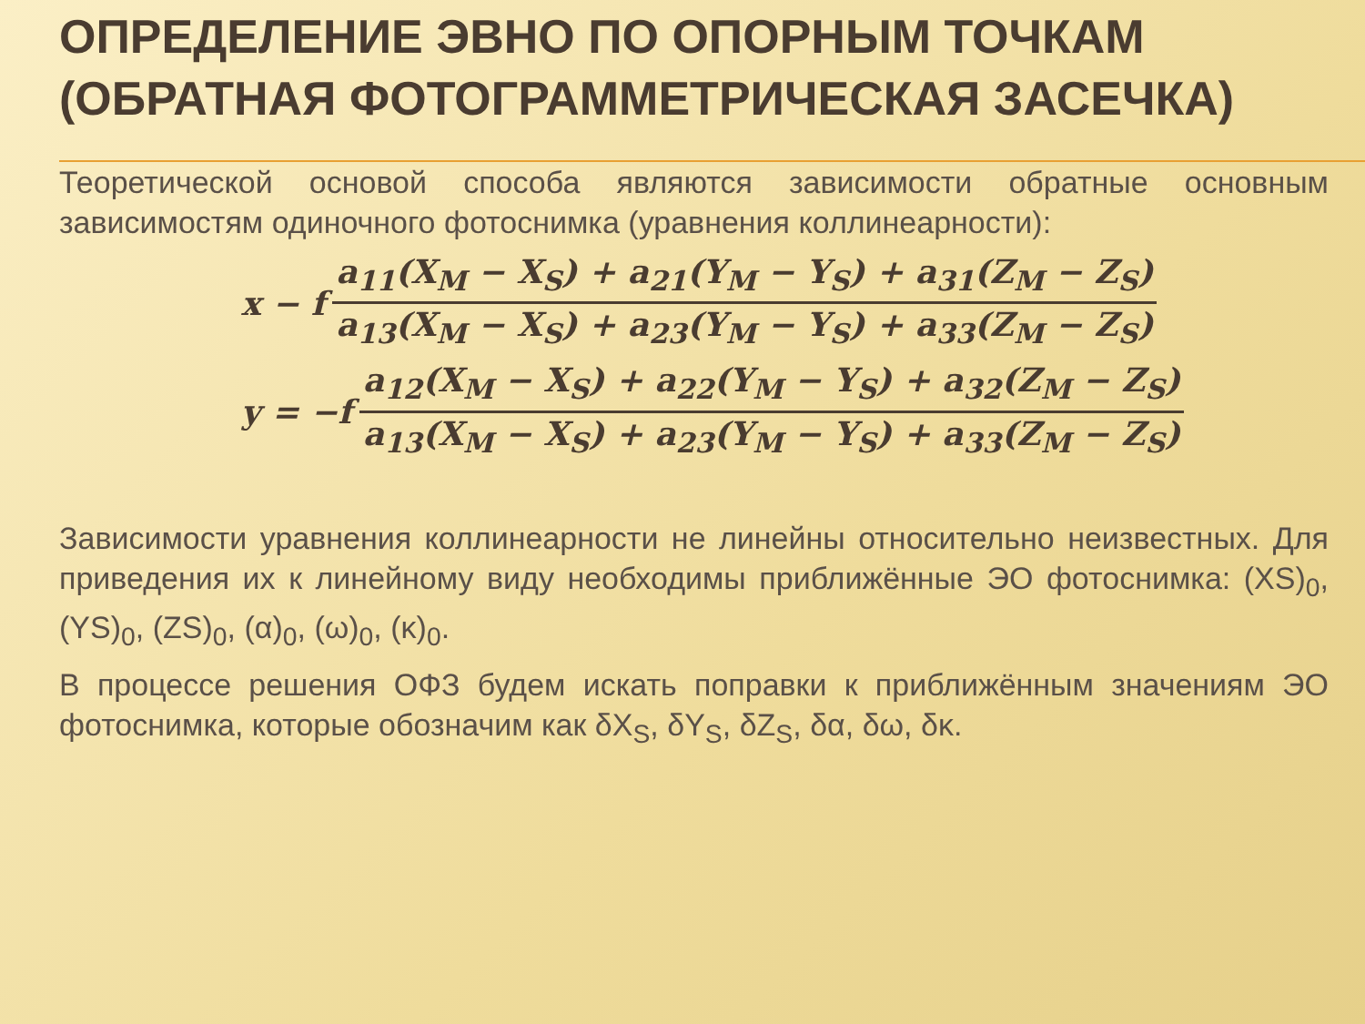ОПРЕДЕЛЕНИЕ ЭВНО ПО ОПОРНЫМ ТОЧКАМ (ОБРАТНАЯ ФОТОГРАММЕТРИЧЕСКАЯ ЗАСЕЧКА)
Теоретической основой способа являются зависимости обратные основным зависимостям одиночного фотоснимка (уравнения коллинеарности):
x − f
a<sub>11</sub>(X<sub>M</sub> − X<sub>S</sub>) + a<sub>21</sub>(Y<sub>M</sub> − Y<sub>S</sub>) + a<sub>31</sub>(Z<sub>M</sub> − Z<sub>S</sub>)
a<sub>13</sub>(X<sub>M</sub> − X<sub>S</sub>) + a<sub>23</sub>(Y<sub>M</sub> − Y<sub>S</sub>) + a<sub>33</sub>(Z<sub>M</sub> − Z<sub>S</sub>)
y = −f
a<sub>12</sub>(X<sub>M</sub> − X<sub>S</sub>) + a<sub>22</sub>(Y<sub>M</sub> − Y<sub>S</sub>) + a<sub>32</sub>(Z<sub>M</sub> − Z<sub>S</sub>)
a<sub>13</sub>(X<sub>M</sub> − X<sub>S</sub>) + a<sub>23</sub>(Y<sub>M</sub> − Y<sub>S</sub>) + a<sub>33</sub>(Z<sub>M</sub> − Z<sub>S</sub>)
Зависимости уравнения коллинеарности не линейны относительно неизвестных. Для приведения их к линейному виду необходимы приближённые ЭО фотоснимка: (XS)<sub>0</sub>, (YS)<sub>0</sub>, (ZS)<sub>0</sub>, (α)<sub>0</sub>, (ω)<sub>0</sub>, (κ)<sub>0</sub>.
В процессе решения ОФЗ будем искать поправки к приближённым значениям ЭО фотоснимка, которые обозначим как δX<sub>S</sub>, δY<sub>S</sub>, δZ<sub>S</sub>, δα, δω, δκ.